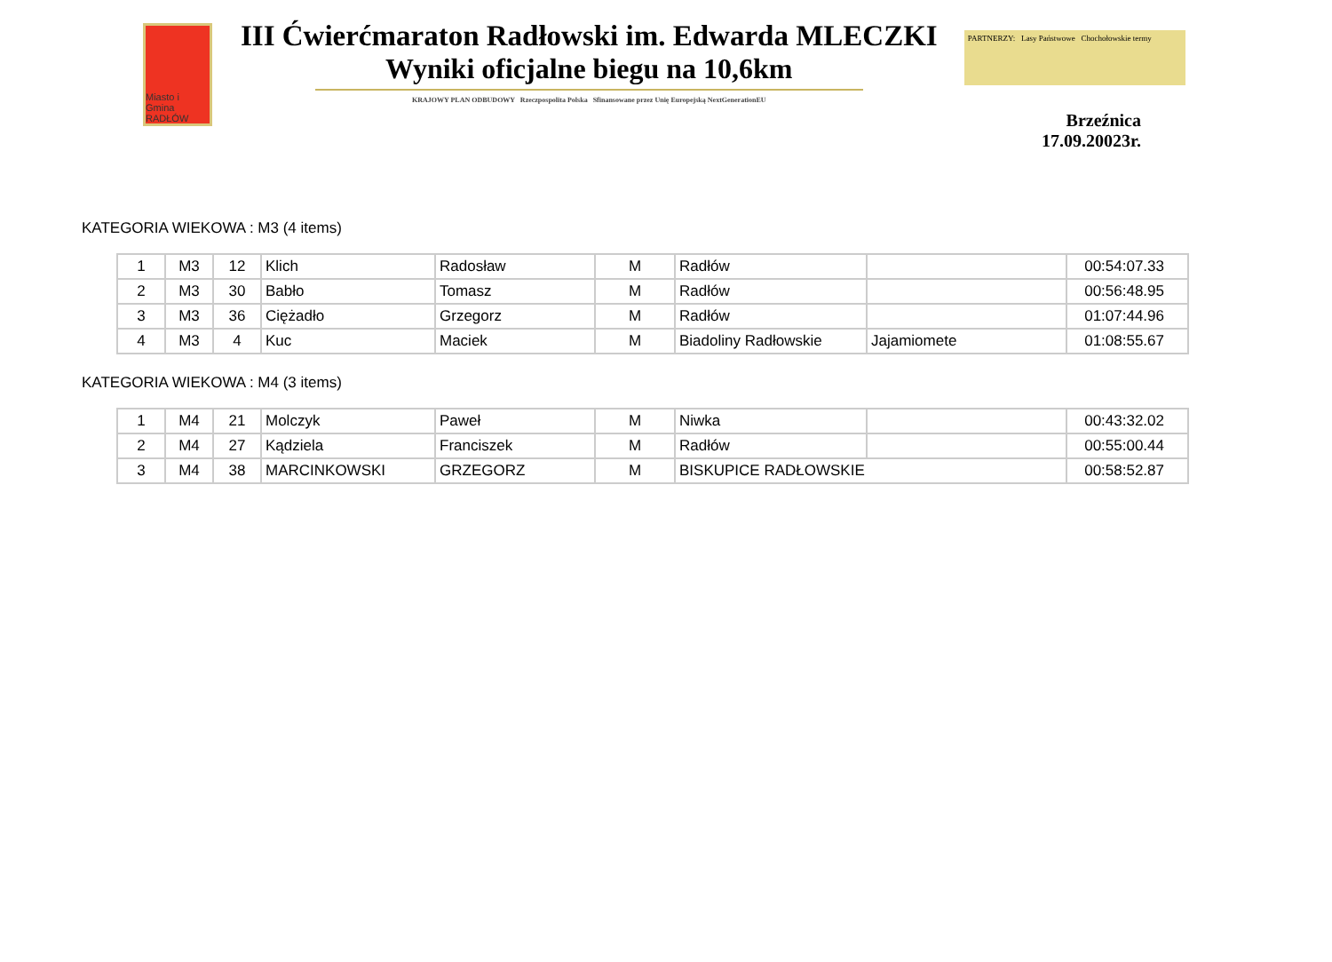Miasto i Gmina RADŁÓW
III Ćwierćmaraton Radłowski im. Edwarda MLECZKI
Wyniki oficjalne biegu na 10,6km
KRAJOWY PLAN ODBUDOWY Rzeczpospolita Polska Sfinansowane przez Unię Europejską NextGenerationEU
PARTNERZY: Lasy Państwowe Chochołowskie termy
Brzeźnica 17.09.20023r.
KATEGORIA WIEKOWA : M3 (4 items)
| 1 | M3 | 12 | Klich | Radosław | M | Radłów | | 00:54:07.33 |
| 2 | M3 | 30 | Babło | Tomasz | M | Radłów | | 00:56:48.95 |
| 3 | M3 | 36 | Ciężadło | Grzegorz | M | Radłów | | 01:07:44.96 |
| 4 | M3 | 4 | Kuc | Maciek | M | Biadoliny Radłowskie | Jajamiomete | 01:08:55.67 |
KATEGORIA WIEKOWA : M4 (3 items)
| 1 | M4 | 21 | Molczyk | Paweł | M | Niwka | | 00:43:32.02 |
| 2 | M4 | 27 | Kądziela | Franciszek | M | Radłów | | 00:55:00.44 |
| 3 | M4 | 38 | MARCINKOWSKI | GRZEGORZ | M | BISKUPICE RADŁOWSKIE | | 00:58:52.87 |